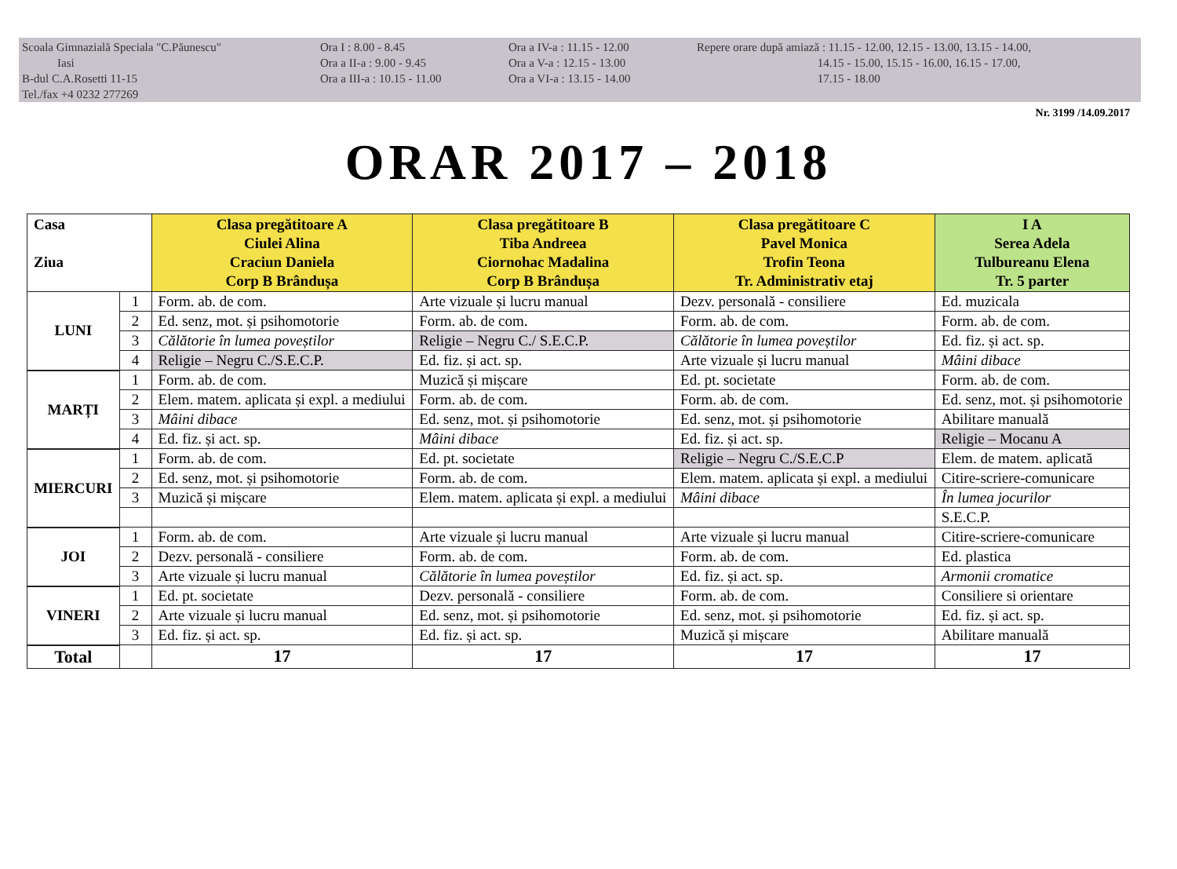Scoala Gimnazială Speciala "C.Păunescu"
Iasi
B-dul C.A.Rosetti 11-15
Tel./fax +4 0232 277269
Ora I : 8.00 - 8.45
Ora a II-a : 9.00 - 9.45
Ora a III-a : 10.15 - 11.00
Ora a IV-a : 11.15 - 12.00
Ora a V-a : 12.15 - 13.00
Ora a VI-a : 13.15 - 14.00
Repere orare după amiază : 11.15 - 12.00, 12.15 - 13.00, 13.15 - 14.00,
14.15 - 15.00, 15.15 - 16.00, 16.15 - 17.00,
17.15 - 18.00
Nr. 3199 /14.09.2017
ORAR 2017 – 2018
| Casa Ziua | | Clasa pregătitoare A Ciulei Alina Craciun Daniela Corp B Brândușa | Clasa pregătitoare B Tiba Andreea Ciornohac Madalina Corp B Brândușa | Clasa pregătitoare C Pavel Monica Trofin Teona Tr. Administrativ etaj | I A Serea Adela Tulbureanu Elena Tr. 5 parter |
| --- | --- | --- | --- | --- | --- |
| LUNI | 1 | Form. ab. de com. | Arte vizuale și lucru manual | Dezv. personală - consiliere | Ed. muzicala |
| | 2 | Ed. senz, mot. și psihomotorie | Form. ab. de com. | Form. ab. de com. | Form. ab. de com. |
| | 3 | Călătorie în lumea poveștilor | Religie – Negru C./ S.E.C.P. | Călătorie în lumea poveștilor | Ed. fiz. și act. sp. |
| | 4 | Religie – Negru C./S.E.C.P. | Ed. fiz. și act. sp. | Arte vizuale și lucru manual | Mâini dibace |
| MARȚI | 1 | Form. ab. de com. | Muzică și mișcare | Ed. pt. societate | Form. ab. de com. |
| | 2 | Elem. matem. aplicata și expl. a mediului | Form. ab. de com. | Form. ab. de com. | Ed. senz, mot. și psihomotorie |
| | 3 | Mâini dibace | Ed. senz, mot. și psihomotorie | Ed. senz, mot. și psihomotorie | Abilitare manuală |
| | 4 | Ed. fiz. și act. sp. | Mâini dibace | Ed. fiz. și act. sp. | Religie – Mocanu A |
| MIERCURI | 1 | Form. ab. de com. | Ed. pt. societate | Religie – Negru C./S.E.C.P | Elem. de matem. aplicată |
| | 2 | Ed. senz, mot. și psihomotorie | Form. ab. de com. | Elem. matem. aplicata și expl. a mediului | Citire-scriere-comunicare |
| | 3 | Muzică și mișcare | Elem. matem. aplicata și expl. a mediului | Mâini dibace | În lumea jocurilor |
| | | | | | S.E.C.P. |
| JOI | 1 | Form. ab. de com. | Arte vizuale și lucru manual | Arte vizuale și lucru manual | Citire-scriere-comunicare |
| | 2 | Dezv. personală - consiliere | Form. ab. de com. | Form. ab. de com. | Ed. plastica |
| | 3 | Arte vizuale și lucru manual | Călătorie în lumea poveștilor | Ed. fiz. și act. sp. | Armonii cromatice |
| VINERI | 1 | Ed. pt. societate | Dezv. personală - consiliere | Form. ab. de com. | Consiliere si orientare |
| | 2 | Arte vizuale și lucru manual | Ed. senz, mot. și psihomotorie | Ed. senz, mot. și psihomotorie | Ed. fiz. și act. sp. |
| | 3 | Ed. fiz. și act. sp. | Ed. fiz. și act. sp. | Muzică și mișcare | Abilitare manuală |
| Total | | 17 | 17 | 17 | 17 |